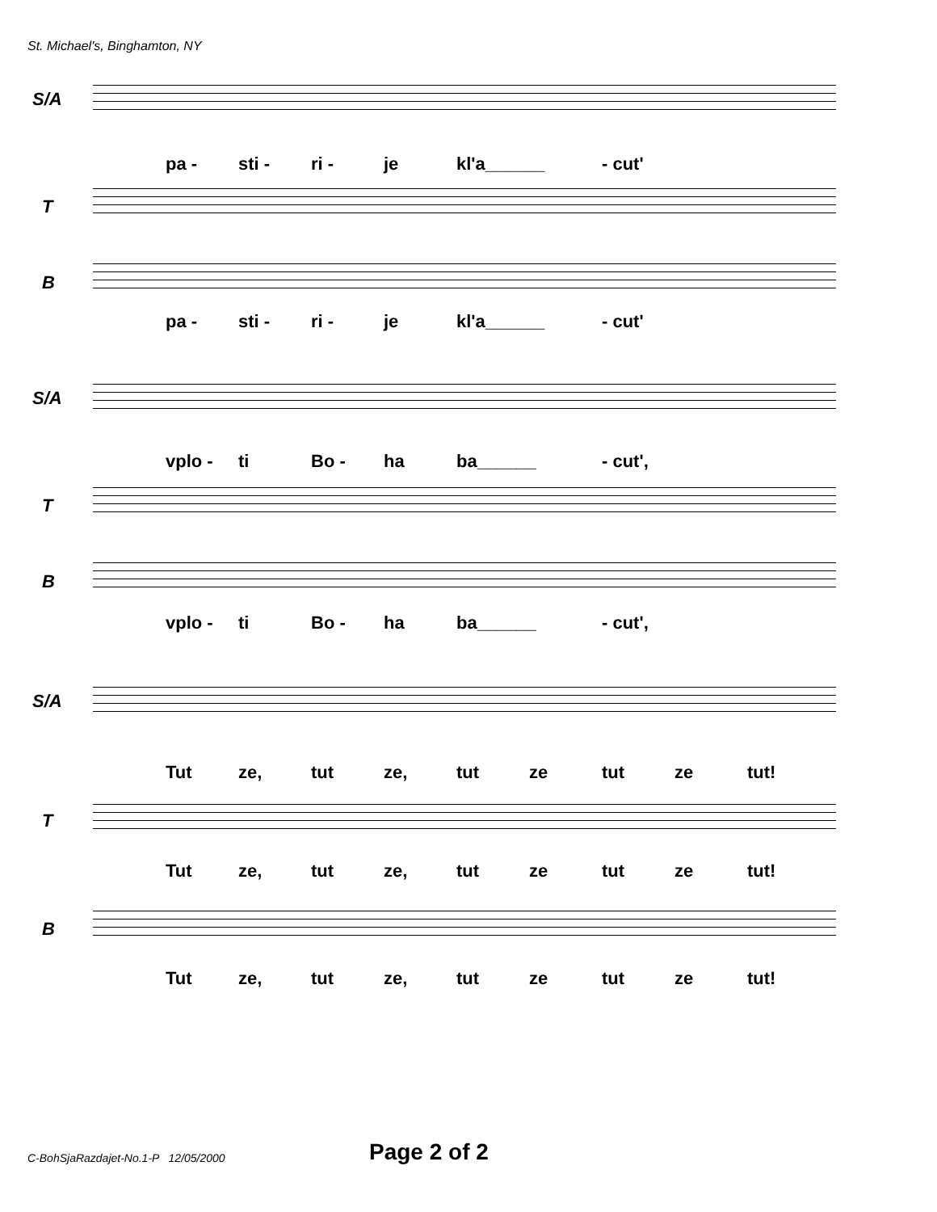St. Michael's, Binghamton, NY
S/A
pa - sti - ri - je kl'a______ - cut'
T
B
pa - sti - ri - je kl'a______ - cut'
S/A
vplo - ti Bo - ha ba______ - cut',
T
B
vplo - ti Bo - ha ba______ - cut',
S/A
Tut ze, tut ze, tut ze tut ze tut!
T
Tut ze, tut ze, tut ze tut ze tut!
B
Tut ze, tut ze, tut ze tut ze tut!
C-BohSjaRazdajet-No.1-P 12/05/2000
Page 2 of 2